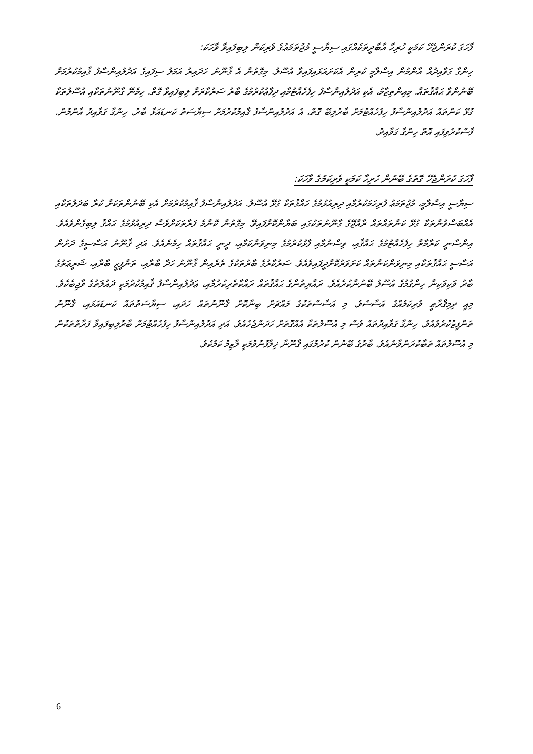ފާހަގަ ކުރަންޖެހޭ ކަމަކީ ހުރިހާ އާބާދީތަކެއްގައި ސިޔާސީ މުޖުތަމަޢުގެ ވެރިކަން ލިބިފައިވާ ވާހަކަ:
ހިންގާ ގަވާއިދުއް އާންމުން އިސްލާމީ ކުރިން އެކަށައަޅައިފައިވާ އުސޫލު. މިގޮތުން އެ ޤާނޫނު ހަދައިރު އަމަލު ސިފައިގެ އަދުލުއިންސާފު ޤާއިމުކުރުމަށް ބޭނުންވާ ޙައްޤުތައް. މިއިންތިޒާމު، އެކި އަދުލުއިންސާފު ހިފެހެއްޓުމާއި ދިފާޢުކުރުމުގެ ބާރު ސަރުކާރަށް ލިބިފައިވާ ގޮތް. ހިމެނޭ ގާނޫނުތަކާއި އުސޫލުތަކާ ގުޅޭ ކަންތައް އަދުލުއިންސާފު ހިފެހެއްޓުމަށް ބާރުލިބޭ ގޮތް، އެ އަދުލުއިންސާފު ޤާއިމުކުރުމަށް ސިޔާސަތު ކަނޑައަޅާ ބާރު. ހިންގާ ގަވާއިދު އާންމުން. ފާސްކުރެވިފައި އޮތް ހިންގާ ގަވާއިދު.
ފާހަގަ ކުރަންޖެހޭ ގޮތުގެ ބޭނުން ހުރިހާ ކަމަކީ ވެރިކަމުގެ ވާހަކަ:
ސިޔާސީ އިސްލާމީ، މުޖުތަމަޢު ފުރިހަމަކުރުމާއި ދިރިއުޅުމުގެ ހައްޤުތަކާ ގުޅޭ އުސޫލު. އަދުލުއިންސާފު ޤާއިމުކުރުމަށް އެކި ބޭނުންތަކަށް ކުރާ ބަދަލުތަކާއި އެއްބަސްވުންތަކާ ގުޅޭ ކަންތައްތައް ރާއްޖޭގެ ގާނޫނުތަކުގައި ބަޔާންކޮށްފައިވޭ. މިގޮތުން ކޮންމެ ފަރާތަކަށްވެސް ދިރިއުޅުމުގެ ޙައްޤު ލިބިގެންވެއެވެ. އިންސާނީ ކަރާމާތް ހިފެހެއްޓުމުގެ ޙައްޤާއި، ވިސްނުމާއި ފާޅުކުރުމުގެ މިނިވަންކަމާއި، ދީނީ ޙައްޤުތައް ހިމެނެއެވެ. އަދި ޤާނޫނު އަސާސީގެ ދަށުން އަސާސީ ޙައްޤުތަކާއި މިނިވަންކަންތައް ކަށަވަރުކޮށްދީފައިވެއެވެ. ސަރުކާރުގެ ބާރުތަކުގެ ތެރެއިން ޤާނޫނު ހަދާ ބާރާއި، ތަންފީޒީ ބާރާއި، ޝަރީޢަތުގެ ބާރު ވަކިވަކިން ހިންގުމުގެ އުސޫލު ބޭނުންކުރެއެވެ. ރައްޔިތުންގެ ޙައްޤުތައް ރައްކާތެރިކުރުމާއި، ޢަދުލުއިންސާފު ޤާއިމުކުރުމަކީ ދައުލަތުގެ ވާޖިބެކެވެ. މިއީ ދިމިޤްރާޠީ ވެރިކަމެއްގެ އަސާސެވެ. މި އަސާސްތަކުގެ މައްޗަށް ބިނާކޮށް ޤާނޫނުތައް ހަދައި، ސިޔާސަތުތައް ކަނޑައަޅައި، ޤާނޫނު ތަންފީޒުކުރެވެއެވެ. ހިންގާ ގަވާއިދުތައް ވެސް މި އުސޫލުތަކާ އެއްގޮތަށް ހަދަންޖެހެއެވެ. އަދި އަދުލުއިންސާފު ހިފެހެއްޓުމަށް ބާރުލިބިފައިވާ ފަރާތްތަކުން މި އުސޫލުތައް ތަބާކުރަންވާނެއެވެ. ބާރުގެ ބޭނުން ކުރުމުގައި ޤާނޫނާ ޚިލާފުނުވުމަކީ ލާޒިމު ކަމެކެވެ.
6